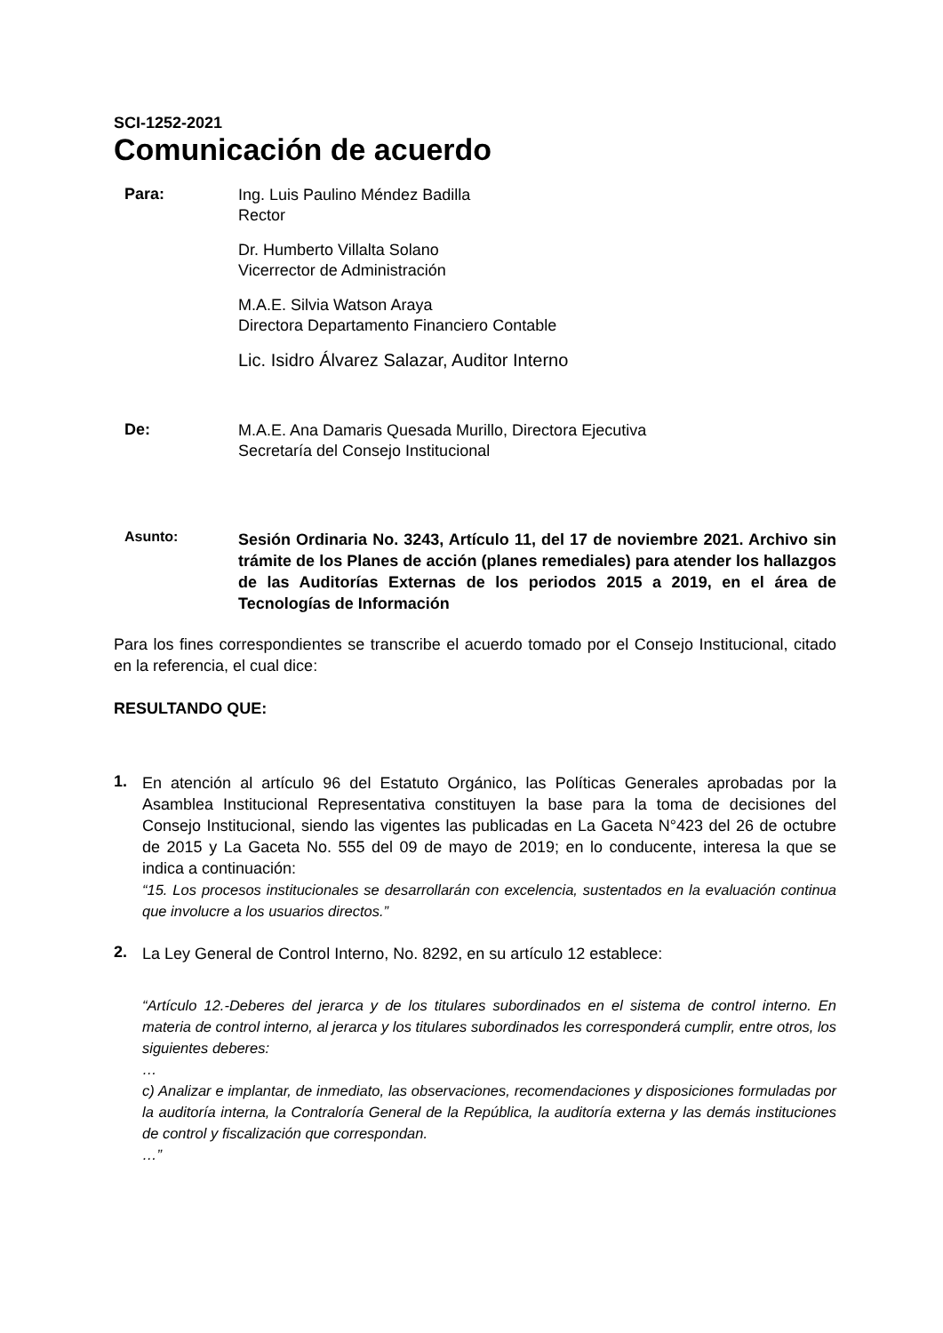SCI-1252-2021
Comunicación de acuerdo
Para:
Ing. Luis Paulino Méndez Badilla
Rector
Dr. Humberto Villalta Solano
Vicerrector de Administración
M.A.E. Silvia Watson Araya
Directora Departamento Financiero Contable
Lic. Isidro Álvarez Salazar, Auditor Interno
De:
M.A.E. Ana Damaris Quesada Murillo, Directora Ejecutiva
Secretaría del Consejo Institucional
Asunto:
Sesión Ordinaria No. 3243, Artículo 11, del 17 de noviembre 2021. Archivo sin trámite de los Planes de acción (planes remediales) para atender los hallazgos de las Auditorías Externas de los periodos 2015 a 2019, en el área de Tecnologías de Información
Para los fines correspondientes se transcribe el acuerdo tomado por el Consejo Institucional, citado en la referencia, el cual dice:
RESULTANDO QUE:
1.
En atención al artículo 96 del Estatuto Orgánico, las Políticas Generales aprobadas por la Asamblea Institucional Representativa constituyen la base para la toma de decisiones del Consejo Institucional, siendo las vigentes las publicadas en La Gaceta N°423 del 26 de octubre de 2015 y La Gaceta No. 555 del 09 de mayo de 2019; en lo conducente, interesa la que se indica a continuación:
“15. Los procesos institucionales se desarrollarán con excelencia, sustentados en la evaluación continua que involucre a los usuarios directos.”
2.
La Ley General de Control Interno, No. 8292, en su artículo 12 establece:
“Artículo 12.-Deberes del jerarca y de los titulares subordinados en el sistema de control interno. En materia de control interno, al jerarca y los titulares subordinados les corresponderá cumplir, entre otros, los siguientes deberes:
…
c) Analizar e implantar, de inmediato, las observaciones, recomendaciones y disposiciones formuladas por la auditoría interna, la Contraloría General de la República, la auditoría externa y las demás instituciones de control y fiscalización que correspondan.
…”